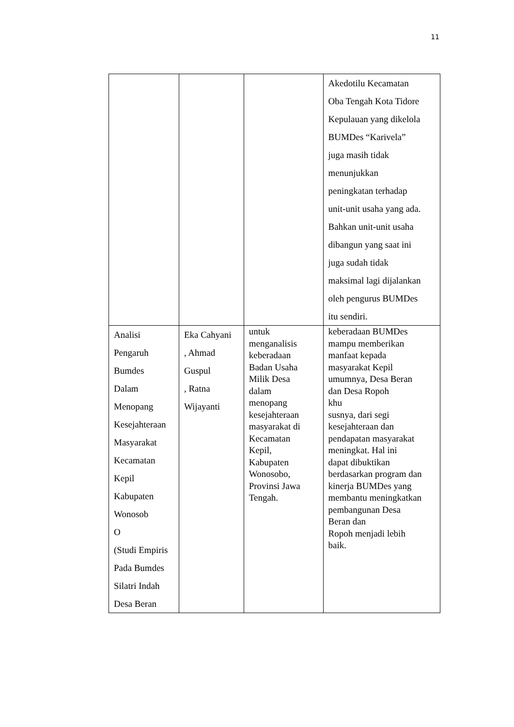11
| | | | Akedotilu Kecamatan Oba Tengah Kota Tidore Kepulauan yang dikelola BUMDes “Karivela” juga masih tidak menunjukkan peningkatan terhadap unit-unit usaha yang ada. Bahkan unit-unit usaha dibangun yang saat ini juga sudah tidak maksimal lagi dijalankan oleh pengurus BUMDes itu sendiri. |
| Analisi Pengaruh Bumdes Dalam Menopang Kesejahteraan Masyarakat Kecamatan Kepil Kabupaten Wonosob O (Studi Empiris Pada Bumdes Silatri Indah Desa Beran | Eka Cahyani , Ahmad Guspul , Ratna Wijayanti | untuk menganalisis keberadaan Badan Usaha Milik Desa dalam menopang kesejahteraan masyarakat di Kecamatan Kepil, Kabupaten Wonosobo, Provinsi Jawa Tengah. | keberadaan BUMDes mampu memberikan manfaat kepada masyarakat Kepil umumnya, Desa Beran dan Desa Ropoh khu susnya, dari segi kesejahteraan dan pendapatan masyarakat meningkat. Hal ini dapat dibuktikan berdasarkan program dan kinerja BUMDes yang membantu meningkatkan pembangunan Desa Beran dan Ropoh menjadi lebih baik. |